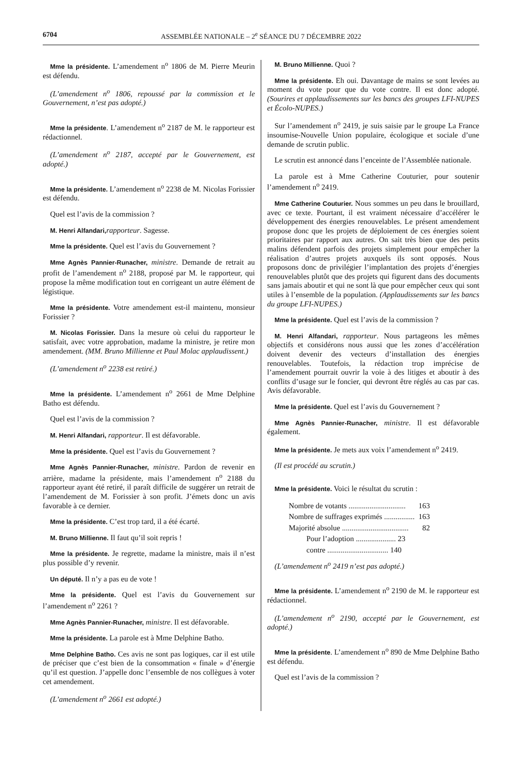6704 ASSEMBLÉE NATIONALE – 2<sup>e</sup> SÉANCE DU 7 DÉCEMBRE 2022
Mme la présidente. L’amendement n<sup>o</sup> 1806 de M. Pierre Meurin est défendu.
(L’amendement n<sup>o</sup> 1806, repoussé par la commission et le Gouvernement, n’est pas adopté.)
Mme la présidente. L’amendement n<sup>o</sup> 2187 de M. le rapporteur est rédactionnel.
(L’amendement n<sup>o</sup> 2187, accepté par le Gouvernement, est adopté.)
Mme la présidente. L’amendement n<sup>o</sup> 2238 de M. Nicolas Forissier est défendu.
Quel est l’avis de la commission ?
M. Henri Alfandari, rapporteur. Sagesse.
Mme la présidente. Quel est l’avis du Gouvernement ?
Mme Agnès Pannier-Runacher, ministre. Demande de retrait au profit de l’amendement n<sup>o</sup> 2188, proposé par M. le rapporteur, qui propose la même modification tout en corrigeant un autre élément de légistique.
Mme la présidente. Votre amendement est-il maintenu, monsieur Forissier ?
M. Nicolas Forissier. Dans la mesure où celui du rapporteur le satisfait, avec votre approbation, madame la ministre, je retire mon amendement. (MM. Bruno Millienne et Paul Molac applaudissent.)
(L’amendement n<sup>o</sup> 2238 est retiré.)
Mme la présidente. L’amendement n<sup>o</sup> 2661 de Mme Delphine Batho est défendu.
Quel est l’avis de la commission ?
M. Henri Alfandari, rapporteur. Il est défavorable.
Mme la présidente. Quel est l’avis du Gouvernement ?
Mme Agnès Pannier-Runacher, ministre. Pardon de revenir en arrière, madame la présidente, mais l’amendement n<sup>o</sup> 2188 du rapporteur ayant été retiré, il paraît difficile de suggérer un retrait de l’amendement de M. Forissier à son profit. J’émets donc un avis favorable à ce dernier.
Mme la présidente. C’est trop tard, il a été écarté.
M. Bruno Millienne. Il faut qu’il soit repris !
Mme la présidente. Je regrette, madame la ministre, mais il n’est plus possible d’y revenir.
Un député. Il n’y a pas eu de vote !
Mme la présidente. Quel est l’avis du Gouvernement sur l’amendement n<sup>o</sup> 2261 ?
Mme Agnès Pannier-Runacher, ministre. Il est défavorable.
Mme la présidente. La parole est à Mme Delphine Batho.
Mme Delphine Batho. Ces avis ne sont pas logiques, car il est utile de préciser que c’est bien de la consommation « finale » d’énergie qu’il est question. J’appelle donc l’ensemble de nos collègues à voter cet amendement.
(L’amendement n<sup>o</sup> 2661 est adopté.)
M. Bruno Millienne. Quoi ?
Mme la présidente. Eh oui. Davantage de mains se sont levées au moment du vote pour que du vote contre. Il est donc adopté. (Sourires et applaudissements sur les bancs des groupes LFI-NUPES et Écolo-NUPES.)
Sur l’amendement n<sup>o</sup> 2419, je suis saisie par le groupe La France insoumise-Nouvelle Union populaire, écologique et sociale d’une demande de scrutin public.
Le scrutin est annoncé dans l’enceinte de l’Assemblée nationale.
La parole est à Mme Catherine Couturier, pour soutenir l’amendement n<sup>o</sup> 2419.
Mme Catherine Couturier. Nous sommes un peu dans le brouillard, avec ce texte. Pourtant, il est vraiment nécessaire d’accélérer le développement des énergies renouvelables. Le présent amendement propose donc que les projets de déploiement de ces énergies soient prioritaires par rapport aux autres. On sait très bien que des petits malins défendent parfois des projets simplement pour empêcher la réalisation d’autres projets auxquels ils sont opposés. Nous proposons donc de privilégier l’implantation des projets d’énergies renouvelables plutôt que des projets qui figurent dans des documents sans jamais aboutir et qui ne sont là que pour empêcher ceux qui sont utiles à l’ensemble de la population. (Applaudissements sur les bancs du groupe LFI-NUPES.)
Mme la présidente. Quel est l’avis de la commission ?
M. Henri Alfandari, rapporteur. Nous partageons les mêmes objectifs et considérons nous aussi que les zones d’accélération doivent devenir des vecteurs d’installation des énergies renouvelables. Toutefois, la rédaction trop imprécise de l’amendement pourrait ouvrir la voie à des litiges et aboutir à des conflits d’usage sur le foncier, qui devront être réglés au cas par cas. Avis défavorable.
Mme la présidente. Quel est l’avis du Gouvernement ?
Mme Agnès Pannier-Runacher, ministre. Il est défavorable également.
Mme la présidente. Je mets aux voix l’amendement n<sup>o</sup> 2419.
(Il est procédé au scrutin.)
Mme la présidente. Voici le résultat du scrutin :
| Nombre de votants .............................. | 163 |
| Nombre de suffrages exprimés ................ | 163 |
| Majorité absolue ................................... | 82 |
| Pour l’adoption ..................... 23 | |
| contre ................................ 140 | |
(L’amendement n<sup>o</sup> 2419 n’est pas adopté.)
Mme la présidente. L’amendement n<sup>o</sup> 2190 de M. le rapporteur est rédactionnel.
(L’amendement n<sup>o</sup> 2190, accepté par le Gouvernement, est adopté.)
Mme la présidente. L’amendement n<sup>o</sup> 890 de Mme Delphine Batho est défendu.
Quel est l’avis de la commission ?